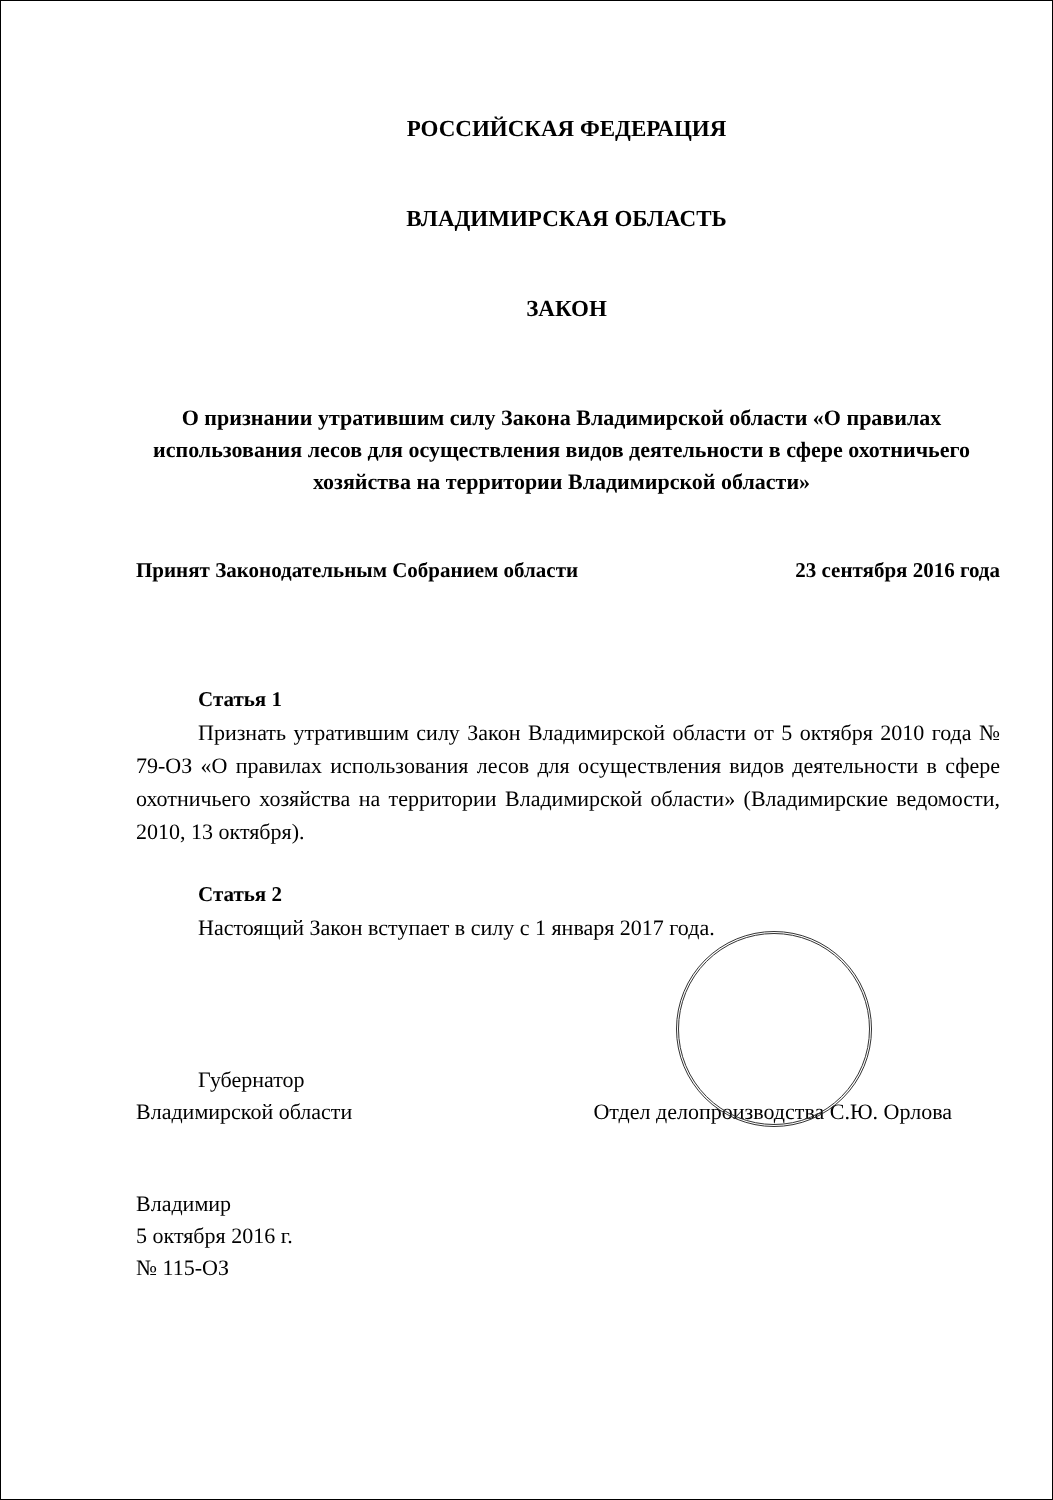РОССИЙСКАЯ ФЕДЕРАЦИЯ
ВЛАДИМИРСКАЯ ОБЛАСТЬ
ЗАКОН
О признании утратившим силу Закона Владимирской области «О правилах использования лесов для осуществления видов деятельности в сфере охотничьего хозяйства на территории Владимирской области»
Принят Законодательным Собранием области 23 сентября 2016 года
Статья 1
Признать утратившим силу Закон Владимирской области от 5 октября 2010 года № 79-ОЗ «О правилах использования лесов для осуществления видов деятельности в сфере охотничьего хозяйства на территории Владимирской области» (Владимирские ведомости, 2010, 13 октября).
Статья 2
Настоящий Закон вступает в силу с 1 января 2017 года.
Губернатор
Владимирской области
Отдел делопроизводства С.Ю. Орлова
Владимир
5 октября 2016 г.
№ 115-ОЗ